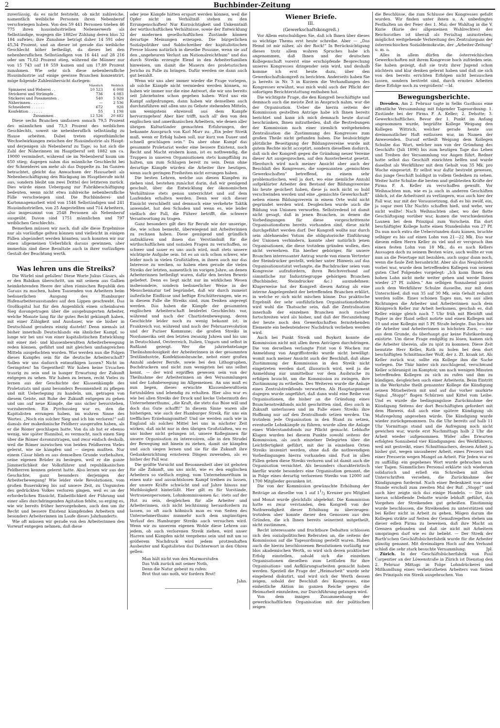2 Buchbinder-Zeitung
zuverlässig, da es nicht feststeht, ob nicht zahlreiche, namentlich weibliche Personen ihren Nebenberuf verschwiegen haben. Von den 59 441 Personen trieben 46 775 ihren hausindustriellen Nebenerwerb als Selbständige, wogegen die 1882er Zählung deren blos 32 184 aufwies; ihre Zunahme beträgt daher 14 591 oder 45,34 Prozent, und an dieser ist gerade das weibliche Geschlecht höher betheiligt, da dieses bei den nebenberuflichen Selbständigen von 16 441 auf 28 216 oder um 71,62 Prozent stieg, während die Männer nur von 15 743 auf 18 559 kamen und um 17,89 Prozent zunahmen. Wie sehr sich diese nebenberufliche Hausindustrie auf einige gewisse Branchen konzentrirt, möge folgende Zahlenübersicht darlegen:
| | Männlich | Weiblich |
| --- | --- | --- |
| Spinnerei und Weberei . . | 10 523 | 6 008 |
| Strickerei und Strümpfe . | 736 | 4 083 |
| Stickerei und Posamenten . | 540 | 5 929 |
| Näherinnen . . . . . . | — | 2 536 |
| Schneiderei . . . . . . | 672 | 928 |
| Konfektion . . . . . . | 55 | 1 198 |
| Zusammen . | 12 526 | 20 682 |
Diese sechs Branchen umfassen sonach 79,5 Prozent des männlichen und 73,3 Prozent des weiblichen Geschlechts, soweit sie nebenberuflich selbständig zu Hause arbeiten. Dabei treten eigenthümliche Wechselwirkungen zwischen der Hausindustrie als Haupt- und derjenigen als Nebenberuf zu Tage; so hat sich die Zahl der Näherinnen im Hauptberuf seit 1882 um ca. 19000 vermindert, während sie im Nebenberuf kaum um 650 stieg; dagegen nahm das männliche Geschlecht bei der Schneiderei um mehr als das Doppelte zu. Im Ganzen betrachtet, gleicht das Anwachsen der Hausarbeit als Nebenbeschäftigung den Rückgang im Hauptberufe nicht aus, sondern bleibt um zwei Drittel des letzteren zurück. Dies würde einen Uebergang zur Fabrikbeschäftigung bedeuten, wenn nicht etwa zahlreiche nebenberufliche Fälle verschwiegen sind. Die Buchbinderei- und Kartonnagenarbeit wird von 1546 Selbständigen und 241 Hausindustriellen, von 25 Angestellten und 714 Arbeitern, also insgesammt von 2548 Personen als Nebenberuf ausgeübt. Davon sind 1751 männlichen und 797 weiblichen Geschlechts.
Bemerken müssen wir noch, daß alle diese Ergebnisse nur als vorläufige gelten können und vielleicht in einigen Fällen abgeändert werden könnten; auch konnten wir nur einen allgemeinen Ueberblick daraus gewinnen, aber immerhin sind diese Resultate auch in ihrer vorläufigen Gestalt der Beachtung werth.
Was lehren uns die Streiks?
Die Würfel sind gefallen! Diese Worte Julius Cäsars, als er den Rubikon überschritt, um mit seinem aus Gallien heimkehrenden Heere der alten römischen Republik den Garaus zu machen, haben Tausenden von Arbeitern beim bedauerlichen Ausgang des Hamburger Hafenarbeiterausstandes auf den Lippen geschwebt. Das Großkapital hat für den Augenblick einen scheinbaren Sieg davongetragen über die ausgehungerten Arbeiter, welche Monate lang für ihr gutes Recht gekämpft haben, mit einer Zähigkeit und Ausdauer, wie sie bisher in Deutschland geradezu einzig dasteht! Denn niemals ist bisher innerhalb Deutschlands ein ähnlicher Kampf, so lange wir bei uns von einer kapitalistischen Entwicklung mit einer ziel- und klassenbewußten Arbeiterbewegung reden können, geführt und mit gleichen umfangreichen Mitteln ausgefochten worden. Was werden nun die Folgen dieses Kampfes sein für die deutsche Arbeiterschaft? Sollen wir uns dadurch entmuthigen lassen? Nicht im Geringsten! Im Gegentheil! Wir haben keine Ursachen traurig zu sein und in banger Erwartung der Zukunft entgegen zu sehen. Wir haben zu lernen, recht Vieles zu lernen aus der Geschichte der Klassenkämpfe des Proletariats und ganz besonders Besonnenheit zu pflegen und mit Ueberlegung zu handeln, um, getragen von diesem Geiste, mit Ruhe der Zukunft entgegen zu gehen und uns auf neue Kämpfe, die uns sicher bevorstehen, vorzubereiten. Ein Pyrrhussieg war es, den die Kapitalisten errungen haben, im wahren Sinne des Wortes. „Noch ein solcher Sieg und ich bin verloren!“ soll damals der makedonische Feldherr ausgerufen haben, als er die Römer geschlagen hatte. Von da ab hat er ebenso wenig, wie später Hannibal, es vermocht, noch einen Sieg über die Römer davonzutragen, und zwar einfach deshalb, weil die Römer inzwischen von beiden Feldherren Vieles gelernt, wie sie kämpfen und — siegen mußten. Nur einem Cäsar blieb es aus demselben Grunde vorbehalten, seine eigenen Brüder zu besiegen, weil er die ganze Jämmerlichkeit der Volksführer und republikanischen Feldherren kennen gelernt hatte. Also lernen wir aus der Geschichte, ganz besonders derjenigen der Arbeiterbewegung! Wie leider viele Revolutionen, vom großen Bauernkrieg bis auf unsere Zeit, zu Ungunsten des gedrückten Volkes verloren gingen, weil es an der erforderlichen Einsicht, Einheitlichkeit der Führung und einer alles durchdringenden Agitation fehlte, so erging es, wie wir bereits früher hervorgehoben, auch den um ihr Recht und bessere Existenz kämpfenden Arbeitern und besonders Arbeiterinnen im Laufe dieses Jahrhunderts.
Wie oft müssen wir gerade von den Arbeiterinnen den Vorwurf entgegen nehmen, daß diese
oder jene Kämpfe hätten erspart werden können, weil die Opfer nicht im Verhältniß stehen zu den Errungenschaften! Nur Kurzsichtigkeit und Unkenntniß der wirthschaftlichen Verhältnisse, sowie der Entwicklung der modernen gesellschaftlichen Zustände können derartige Meinungen erzeugen. Die bürgerlichen Sozialpolitiker und Soldschreiber der kapitalistischen Presse blasen natürlich in dieselbe Posaune, wenn sie auf den „ungeheuren Verlust am Nationalreichthum“ und das durch Streiks erzeugte Elend in den Arbeiterfamilien hinweisen, um damit die Mauern des proletarischen Jericho zu Falle zu bringen. Dafür werden sie dann auch gut bezahlt.
Wenn wir uns aber immer wieder die Frage vorlegen, ob solche Kämpfe nicht vermieden werden können, so haben wir immer nur die eine Antwort, die wir uns bereits seit Jahrzehnten schon gegeben haben: Wird uns ein Kampf aufgedrungen, dann haben wir denselben auch durchzuführen mit allen uns zu Gebote stehenden Mitteln, um wenigstens ehrenvoll aus dem Kampfe hervorzugehen! Aber hier trifft, nach all' den von den englischen und amerikanischen Arbeitern, wie denen aller übrigen Kulturländer gemachten Erfahrungen, der bekannte Ausspruch von Karl Marr zu: „Ein jeder Streik muß, wenn er Erfolg haben soll, nur kurz von Dauer und schnell geschlagen sein.“ Da aber ohne Kampf das gesammte Proletariat weder eine bessere Existenz, noch Recht und Macht erobern kann, ist es nothwendig, die Truppen in unseren Organisationen stets kampffähig zu halten, um zum Schlagen bereit zu sein. Denn ohne derartige Kämpfe würden die Arbeiter ihre heutigen, wenn auch geringen Freiheiten nicht errungen haben.
Die besten Lehren, welche aus diesen Kämpfen zu ziehen sind, bestehen zunächst darin, daß wir genügend geschult, über die Entwicklung der ökonomischen Verhältnisse stets genau unterrichtet und auf dem Laufenden erhalten werden. Denn wer sich dieser Einsicht verschließt und demnach eine verkehrte Taktik anwendet, hat den Schaden und wenn es, wie leider vielfach der Fall, die Führer betrifft, die schwere Verantwortung zu tragen.
Ganz besonders gilt dies für Berufe wie der unserige, die, wie schon bemerkt, überwiegend mit Arbeiterinnen zu rechnen haben. Diese genügend und gründlich aufzuklären und ihnen das Verständniß für die wirthschaftlichen und sozialen Fragen zu verschaffen, so schwer und sauer es uns auch wird, muß stets unsere wichtigste Aufgabe sein. Ist es an sich schon schwer, wie leider noch in vielen Großstädten, in ihnen auch nur das Interesse zu wecken, so haben eben gerade die vielen Streiks der letzten, namentlich im vorigen Jahre, an denen Arbeiterinnen betheiligt waren, dafür den besten Beweis geliefert. Denn es liegt nicht nur im wirklichen Wesen insbesondere, sondern bedauerlicher Weise in der Menschennatur tief begründet, daß wir durch zumeist äußerliche Einflüsse und heftige Erschütterungen, wie es in diesem Falle die Streiks sind, zum Denken angeregt werden. Das haben die Kämpfe der gesammten englischen Arbeiterschaft beiderlei Geschlechts vor, während und nach der Chartistenbewegung, deren Geschichte leider noch zu wenig bekannt ist; in Frankreich vor, während und nach der Februarrevolution und der Pariser Kommune; die großen Streiks in Nordamerika seit den letzten zwanzig Jahren und bis uns in Deutschland, Oesterreich, Italien, Ungarn und selbst in Rußland gezeigt. Wer die jahrzehntelange Theilnahmslosigkeit der Arbeiterinnen in der gesammten Textilindustrie, Konfektionsbranche, nebst einer großen Anzahl anderer Berufe, sowie bei den Lithographen, Buchdruckern und nicht zum wenigsten bei uns selbst kennt, — der wird ergriffen gewesen sein von der Theilnahme der Arbeiterinnen an den Versammlungen und der Lohnbewegung im Allgemeinen. An uns muß es nun liegen, dieses erwachte Klassenbewußtsein fortzubilden und lebendig zu erhalten. Hier also war es wie bei allen Streiks der Druck und kecke Uebermuth des Unternehmerthums, „die Kraft, die stets das Böse will und doch das Gute schafft!“ In diesem Sinne waren alle bisherigen, wie auch der Hamburger Streik, für uns ein treffliches Erziehungsmittel! Und sie werden auch wie in England als solches Mittel bei uns in nächster Zeit wirken, daß nicht nur in den übrigen Großstädten, wo es uns bisher nicht gelungen ist, unsere Kolleginnen für unsere Organisation zu interessiren, alle in den Strudel der Bewegung mit hinein zu ziehen, damit sie kämpfen und auch siegen lernen und sie für die Zukunft ihre Gedankenrichtung ernsteren Dingen zuwenden, als es bisher der Fall war.
Die größte Vorsicht und Besonnenheit aber ist geboten für alle Zukunft, um uns nicht, wie es den englischen Arbeitern so vielfach erging, vom Unternehmerthum in einen nutz- und aussichtslosen Kampf treiben zu lassen, der unsere Kräfte schwächt und auf Jahre hinaus nur Muthlosigkeit hinterläßt. Hier gilt es für Vorstände, Vertrauenspersonen, Lohnkommissionen &c. stets auf der Hut zu sein, desgleichen für alle Arbeiter und Arbeiterinnen, sich nicht leichtsinnig herausfordern zu lassen, so oft auch höhnisch man es von Seiten des Unternehmerthums nunmehr nach dem ungünstigen Verlauf des Hamburger Streiks auch versuchen wird. Wenn wir zu unserem eigenen Wohle diese Lehren aus jedem, ob auch verlorenen Streik ziehen, wird unser Harren und Kämpfen nicht vergebens sein und mit um so größerem Nachdruck wird jedem protzenhaften Ausbeuter und Kapitalisten das Dichterwort in den Ohren gellen:
Man hält nicht von den Marmorstufen
Das Volk zurück mit seiner Noth,
Denn die Natur gebeut zu rufen:
Brot thut uns noth, wir fordern Brot!
Jahn.
Wiener Briefe.
III.
(Gewerkschaftskongreß.)
Vor Allem entschuldigen Sie, daß ich Ihnen über dieses so wichtige Thema erst heute schreibe. Aber — „Das Hemd ist mir näher, als der Rock!“ In Berücksichtigung dieses trotz allem wahren Spruches habe ich angenommen, daß Ihnen und der deutschen Kollegenschaft vorerst eine erschöpfende Besprechung unseres Kongresses dringender sein wird, und deshalb komme ich erst heute dazu, über den Gewerkschaftskongreß zu berichten. Anderseits haben Sie ja bereits in Nr. 3 in Kurzem die Verhandlungen des Kongresses erwähnt, was mich wohl auch der Pflicht der sofortigen Berichterstattung enthoben hat.
Die wichtigste Frage, die den Kongreß beschäftigte und demnach auch die meiste Zeit in Anspruch nahm, war die der Organisation. Ueber die hierzu seitens der Kommission gestellten Anträge habe ich Ihnen bereits berichtet und kann ich mich demnach heute darauf beschränken, Ihnen mitzutheilen, daß die Bestrebungen der Kommission nach einer ziemlich weitgehenden Zentralisation die Zustimmung des Kongresses zum großen Theile nicht gefunden haben. Die beabsichtigte plötzliche Beseitigung der Bildungsvereine wurde mit gutem Rechte nicht acceptirt, sondern dieselben dadurch, daß sich der Kongreß gegen die Gründung neuer Vereine dieser Art ausgesprochen, auf den Aussterbeetat gesetzt. Hierdurch wird nach meiner Ansicht aber auch der Beschluß des Kongresses, die sogenannten „gemischten Gewerkschaften“ betreffend, zu einem sehr problematischen, weil ja dort, wo eine ziemliche Anzahl aufgeklärter Arbeiter den Bestand der Bildungsvereine bis heute gesichert haben, diese ja noch nicht so bald verschwinden werden und eine „gemischte Gewerkschaft“ neben einem Bildungsverein in einem Orte wohl nicht gegründet werden wird. Desgleichen wurde auch die Bildung von Unionen verworfen. Selbstredend ist damit nicht gesagt, daß in jenen Branchen, in denen die Vorbedingungen für diese vorgeschrittenste Organisationsform bereits vorhanden sind, diese nicht durchgeführt werden darf. Der Kongreß wollte nur durch sein ablehnendes Votum die obligatorische Einführung der Unionen verhindern, konnte aber natürlich jenen Organisationen, die diese trotzdem gründen wollen, dies nicht verwehren. Ein hierher gehöriger, für unsere Branchen interessanter Antrag wurde von einem Vertreter der Steindrucker gestellt, welcher unter Hinweis auf das Organisationsstatut verlangte, die Buchdrucker seien vom Kongresse aufzufordern, ihren Reichsverband auf sämmtliche zur Industriegruppe gehörigen Branchen (Buchbinder, Steindrucker &c.) auszudehnen. Klugerweise hat der Kongreß diesen Antrag als eine interne Angelegenheit der betreffenden Branchen erklärt, in welche er sich nicht mischen könne. Das praktische Ergebniß der sehr ausführlichen Organisationsdebatte wird wohl die Thatsache sein, daß die Zentralisation innerhalb der einzelnen Branchen noch rascher fortschreiten wird als bisher, und daß der Heranziehung der heute noch den Gewerkschaften fernstehenden Elemente ein bedeutenderer Nachdruck verliehen werden wird.
Auch bei Punkt Streik und Boykott konnte die Kommission nicht mit allen ihren Anträgen durchdringen. Die von derselben verlangte Frist von 6 Wochen zur Anmeldung von Angriffsstreiks wurde nicht bewilligt: womit nach meiner Ansicht auch der Beschluß, daß ohne Zustimmung der Kommission in den Streik nicht eingetreten werden darf, illusorisch wird, weil ja die Anmeldung nur unmittelbar vor dem Ausbruche zu erfolgen braucht, um die Kommission zu zwingen, ihre Zustimmung zu ertheilen. Des Weiteren wurde die Anlage eines Zentralstreikfonds verworfen. Als Hauptargument dagegen wurde angeführt, daß dann wohl eine Reihe von Organisationen, die bisher an die Gründung eines Branchenstreikfonds nicht geschritten sind, dies auch in Zukunft unterlassen und im Falle eines Streiks ihre Hoffnung nur auf den Zentralfonds setzen werden. Um trotzdem jede Organisation in den Stand zu setzen, eventuelle Lohnkämpfe zu führen, wurde allen die Anlage eines Widerstandsfonds zur Pflicht gemacht. Lebhafte Klagen wurden bei diesem Punkte sowohl seitens der Kommission, als auch einzelner Delegirten über die Leichtfertigkeit geführt, mit der in einzelnen Orten Streiks inszenirt werden, ohne daß die nothwendigen Vorbedingungen hierzu vorhanden sind. Fast in allen Fällen gehen diese Streiks verloren und ist damit auch die Organisation vernichtet. Als besonders charakteristisch hierfür wurde besonders eine Organisation genannt, die in Folge eines derartig verlorenen Streiks von 12000 auf 1700 Mitglieder gesunken ist.
Die von der Kommission gewünschte Erhöhung der Beiträge an dieselbe von 1 auf 11/2 Kreuzer pro Mitglied und Monat wurde gleichfalls abgelehnt. Die Kommission hatte es zwar verstanden, den Kongreß von der Nothwendigkeit dieser Erhöhung zu überzeugen: trotzdem aber konnte dieser den Genossen aus den Gründen, die ich Ihnen bereits seinerzeit mitgetheilt, nicht zustimmen.
Recht interessante und fruchtbare Debatten schlossen sich den sozialpolitischen Referaten an, die seitens der Kommission auf die Tagesordnung gestellt waren. Haben auch die hierzu beschlossenen Resolutionen vorläufig nur blos akademischen Werth, so wird sich deren praktischer Erfolg einstellen, sobald sich die einzelnen Organisationen dieselben zum Leitfaden für ihre Organisations- und Aufklärungsarbeiten gemacht haben werden. Speziell die Frage der „Heimarbeit“ wurde sehr eingehend diskutirt, und wird sich der Werth dessen zeigen, sobald der Beschluß des Kongresses, eine einheitliche Aktion im ganzen Reiche gegen die Heimarbeit einzuleiten, zur Durchführung gelangen wird.
Von dem innigen Zusammenhang der gewerkschaftlichen Organisation mit der politischen zeigen
die Beschlüsse, die zum Schlusse des Kongresses gefaßt wurden. Wir finden unter ihnen u. A. unbedingtes Festhalten an der Feier des 1. Mai; der Wahltag in die V. Kurie (Kurie des allgemeinen Wahlrechtes) des Reichsrathes ist überall als Ferialtag anzustreben; möglichst weitgehende Verbreitung des Zentralorgans der österreichischen Sozialdemokratie, der „Arbeiter-Zeitung“ u. m. a.
Alles in allem dürfen die österreichischen Gewerkschaften mit ihrem Kongresse hoch zufrieden sein. Sie haben gezeigt, daß sie trotz ihrer Jugend schon nüchtern und klar denken gelernt haben und daß sie sich von den bereits errichten Erfolgen nicht berauschen lassen, sondern bestrebt sind, durch ernstes Arbeiten diese Erfolge noch zu vergrößern! —ld.
Bewegungsberichte.
Dresden. Am 2. Februar tagte in Selks Gasthaus eine öffentliche Versammlung mit folgender Tagesordnung: 1. Zustände bei der Firma F. A. Keller; 2. Debatte; 3. Gewerkschaftliches. Bevor der 1. Punkt im Anfang angenommen wurde, begrüßte Kollege Weigang den Kollegen Wittrich, welcher gerade heute aus dreimonatlicher Haft entlassen war, im Namen der Anwesenden. Darauf ertheilt Weigang dem Kollegen Schulze das Wort, welcher nun von der Gründung des Geschäfts (Juli 1896) bis zum heutigen Tage das Leben und Treiben der Versammlung vor Augen führt. Redner hatte selbst das Geschäft einrichten helfen und wurde daselbst als Werkführer mit dem Gehalt von 35 Mk. pro Woche eingesetzt. Er selbst war dafür bestrebt gewesen, das junge Geschäft baldigst in vollem Gedeihen zu sehen. Weiter hatte Schulze die besten und geübtesten Kräfte der Firma F. A. Keller zu verschaffen gewußt. Vor Weihnachten nun, wie es ja auch in anderen Geschäften üblich, ist die Arbeitszeit zu verlängern, was auch hier der Fall war, nur mit der Voraussetzung, daß es bis zwölf, ein, ja sogar zwei Uhr Nachts schaffen hieß, und wehe, wer nicht wollte! Nach Weihnachten aber, wo der flotte Geschäftsgang vorüber war, kamen die verschiedensten Launen bei dem Prinzipal zum Vorschein. Ein dort beschäftigter Kollege hatte einen Stundenlohn von 27 Pf. Da nun noch extra die Ueberstunden dazu kamen, brachte selbiger es bis auf einen Lohn von 21—22 Mk. Das war diesem edlen Herrn Keller zu viel und er versprach ihm einen festen Lohn von 18 Mk., da es nach Kellers Aussagen doch zu seinem Besten wäre, auch wollte er von nun an die Feiertage mit bezahlen, auch sogar dann noch, wenn die faule Zeit heranbricht. Aber als das Neujahrsfest vorbei war, wurde dem betreffenden Kollegen von seinem guten Chef Folgendes vorgelegt: „Ich kann Ihnen den hohen Lohn nicht mehr weiter geben und werde Ihnen wieder 27 Pf. zahlen.“ Am selbigen Sonnabend passirt auch dem Werkführer Schulze dasselbe, nur mit dem Unterschied, daß von 35 auf 30 Mk. sein Gehalt reduzirt werden sollte. Eines schönen Tages nun, wo aus allen Richtungen die Arbeiter und Arbeiterinnen nach dem Königreich Keller zur Arbeit herkamen, geschah es, daß Keller einige gleich nach 7 Uhr früh mit Bleistift und Papier in der Hand selbst notirte und einen Kollegen mit 10 und eine Kollegin mit 5 Pf. Strafe belegte. Das brachte die Arbeiter und Arbeiterinnen in höchsten Zorn, — nur aus dem Grunde, da überhaupt gar keine Fabrikordnung existirte. Um diese Frage endgiltig zu lösen, kamen sich die Arbeiter überein, alle zu spät zu kommen. Diese Zeit benutzte Herr Keller, Rath zu holen bei dem dort beschäftigten Schnittmacher Wolf, der z. Zt. krank ist. Als Keller zurück war, sollte ein Kollege ihm die Sache vorlegen. Die Thür hinter sich zuschlagend, verschwand Keller schleunigst im Komptoir, um nach wenigen Minuten betreffenden Kollegen zu sich zu rufen und ihm zu kündigen, desgleichen auch einer Arbeiterin. Beim Eintritt in die Werkstube theilt genannter Kollege die Kündigung seinen Mitarbeitern mit und auf das vorher markirte Signal „Stopp!“ flogen Schürzen und Kittel vom Leibe. Und es wurde die bedingungslose Zurücknahme der Kündigung Seitens der dort Beschäftigten gefordert mit dem Hinweis, daß auch eine spätere Kündigung als Maßregelung angesehen würde. Die Kündigung wurde wieder zurückgenommen. Da die Uhr bereits auf halb 11 Uhr Vormittags stand und die Aufregung noch nicht gewichen war, wurde erst Nachmittags halb 2 Uhr die Arbeit wieder aufgenommen. Wider alles Erwarten erfolgten Sonnabend vier Kündigungen: des Werkführers, weil mit gestreikt, eines Schnittmachers, dessen Arbeit ja bisher gut, wegen unsauberer Arbeit, eines Pressers und einer Presserin wegen Mangel an Arbeit. Für Jeden war es zu auffällig: ein gegebenes Wort wurde gebrochen nach vier Tagen. Sämmtliches Personal erklärte sich wiederum solidarisch und erließ ein Schreiben mit allen Unterschriften versehen, die Zurücknahme der Kündigungen fordernd. Nach einer Bedenkzeit von einer Stunde erscholl zum zweiten Mal der Ruf: „Stopp!“ und auch hier zeigte sich das einige Handeln. — Die sich hieran schließende Debatte wurde lebhaft geführt, das Vorgehen der Streikenden gut geheißen. Einstimmig wurde beschlossen, die Streikenden zu unterstützen und bei Keller nicht in Arbeit zu gehen. Mögen darum die Kollegen strikte auf Seiten der Gemaßregelten stehen um dieser edlen Firma zu beweisen, daß ihre Macht an Grenzen gebunden und daß sie nicht mit Arbeitern umspringen darf wie es ihr beliebt. — Der Streik der Barth'schen Geschäftsbücherfabrik wurde für die Arbeiter günstig genannt. Mit dreimaligen Hoch auf den Verband schloß die sehr stark besuchte Versammlung. Jpl.
Zürich. In der Geschäftsbücherfabrik von Paul Carpentier an der Löwenstraße in Zürich ist Dienstag den 2. Februar Mittags in Folge Lohndrückerei und Mißhandlung eines verheiratheten Arbeiters von Seiten des Prinzipals ein Streik ausgebrochen. Von